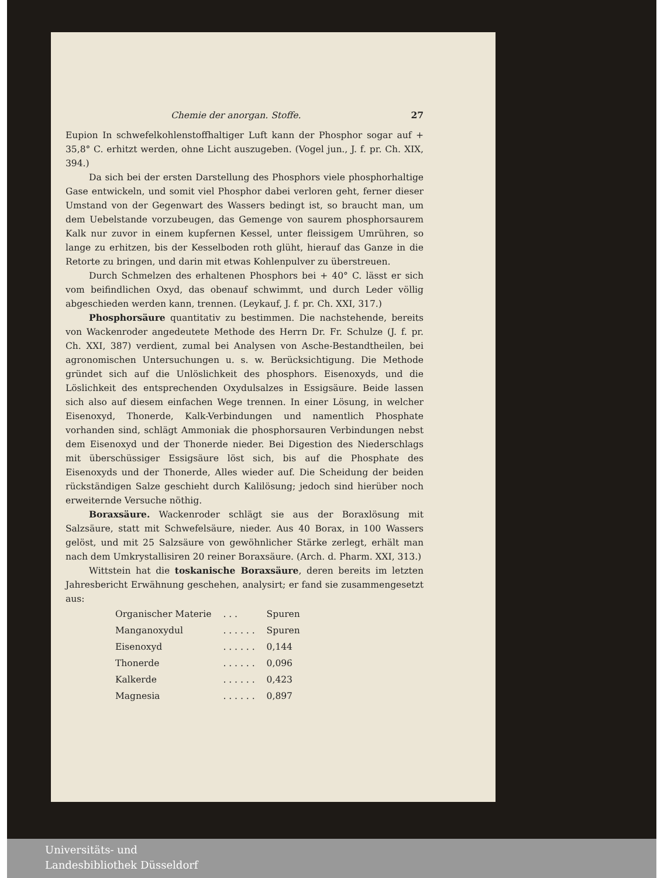Chemie der anorgan. Stoffe. 27
Eupion In schwefelkohlenstoffhaltiger Luft kann der Phosphor sogar auf + 35,8° C. erhitzt werden, ohne Licht auszugeben. (Vogel jun., J. f. pr. Ch. XIX, 394.)
Da sich bei der ersten Darstellung des Phosphors viele phosphorhaltige Gase entwickeln, und somit viel Phosphor dabei verloren geht, ferner dieser Umstand von der Gegenwart des Wassers bedingt ist, so braucht man, um dem Uebelstande vorzubeugen, das Gemenge von saurem phosphorsaurem Kalk nur zuvor in einem kupfernen Kessel, unter fleissigem Umrühren, so lange zu erhitzen, bis der Kesselboden roth glüht, hierauf das Ganze in die Retorte zu bringen, und darin mit etwas Kohlenpulver zu überstreuen.
Durch Schmelzen des erhaltenen Phosphors bei + 40° C. lässt er sich vom beifindlichen Oxyd, das obenauf schwimmt, und durch Leder völlig abgeschieden werden kann, trennen. (Leykauf, J. f. pr. Ch. XXI, 317.)
Phosphorsäure quantitativ zu bestimmen. Die nachstehende, bereits von Wackenroder angedeutete Methode des Herrn Dr. Fr. Schulze (J. f. pr. Ch. XXI, 387) verdient, zumal bei Analysen von Asche-Bestandtheilen, bei agronomischen Untersuchungen u. s. w. Berücksichtigung. Die Methode gründet sich auf die Unlöslichkeit des phosphors. Eisenoxyds, und die Löslichkeit des entsprechenden Oxydulsalzes in Essigsäure. Beide lassen sich also auf diesem einfachen Wege trennen. In einer Lösung, in welcher Eisenoxyd, Thonerde, Kalk-Verbindungen und namentlich Phosphate vorhanden sind, schlägt Ammoniak die phosphorsauren Verbindungen nebst dem Eisenoxyd und der Thonerde nieder. Bei Digestion des Niederschlags mit überschüssiger Essigsäure löst sich, bis auf die Phosphate des Eisenoxyds und der Thonerde, Alles wieder auf. Die Scheidung der beiden rückständigen Salze geschieht durch Kalilösung; jedoch sind hierüber noch erweiternde Versuche nöthig.
Boraxsäure. Wackenroder schlägt sie aus der Boraxlösung mit Salzsäure, statt mit Schwefelsäure, nieder. Aus 40 Borax, in 100 Wassers gelöst, und mit 25 Salzsäure von gewöhnlicher Stärke zerlegt, erhält man nach dem Umkrystallisiren 20 reiner Boraxsäure. (Arch. d. Pharm. XXI, 313.)
Wittstein hat die toskanische Boraxsäure, deren bereits im letzten Jahresbericht Erwähnung geschehen, analysirt; er fand sie zusammengesetzt aus:
| Organischer Materie | . . . | Spuren |
| Manganoxydul | . . . . . . | Spuren |
| Eisenoxyd | . . . . . . | 0,144 |
| Thonerde | . . . . . . | 0,096 |
| Kalkerde | . . . . . . | 0,423 |
| Magnesia | . . . . . . | 0,897 |
Universitäts- und
Landesbibliothek Düsseldorf